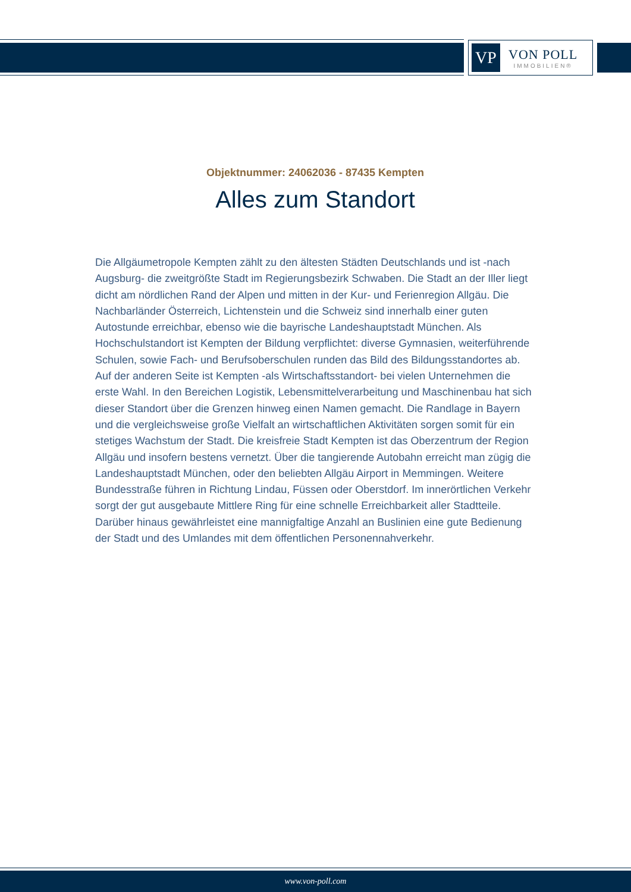VP
VON POLL
IMMOBILIEN®
Objektnummer: 24062036 - 87435 Kempten
Alles zum Standort
Die Allgäumetropole Kempten zählt zu den ältesten Städten Deutschlands und ist -nach Augsburg- die zweitgrößte Stadt im Regierungsbezirk Schwaben. Die Stadt an der Iller liegt dicht am nördlichen Rand der Alpen und mitten in der Kur- und Ferienregion Allgäu. Die Nachbarländer Österreich, Lichtenstein und die Schweiz sind innerhalb einer guten Autostunde erreichbar, ebenso wie die bayrische Landeshauptstadt München. Als Hochschulstandort ist Kempten der Bildung verpflichtet: diverse Gymnasien, weiterführende Schulen, sowie Fach- und Berufsoberschulen runden das Bild des Bildungsstandortes ab. Auf der anderen Seite ist Kempten -als Wirtschaftsstandort- bei vielen Unternehmen die erste Wahl. In den Bereichen Logistik, Lebensmittelverarbeitung und Maschinenbau hat sich dieser Standort über die Grenzen hinweg einen Namen gemacht. Die Randlage in Bayern und die vergleichsweise große Vielfalt an wirtschaftlichen Aktivitäten sorgen somit für ein stetiges Wachstum der Stadt. Die kreisfreie Stadt Kempten ist das Oberzentrum der Region Allgäu und insofern bestens vernetzt. Über die tangierende Autobahn erreicht man zügig die Landeshauptstadt München, oder den beliebten Allgäu Airport in Memmingen. Weitere Bundesstraße führen in Richtung Lindau, Füssen oder Oberstdorf. Im innerörtlichen Verkehr sorgt der gut ausgebaute Mittlere Ring für eine schnelle Erreichbarkeit aller Stadtteile. Darüber hinaus gewährleistet eine mannigfaltige Anzahl an Buslinien eine gute Bedienung der Stadt und des Umlandes mit dem öffentlichen Personennahverkehr.
www.von-poll.com